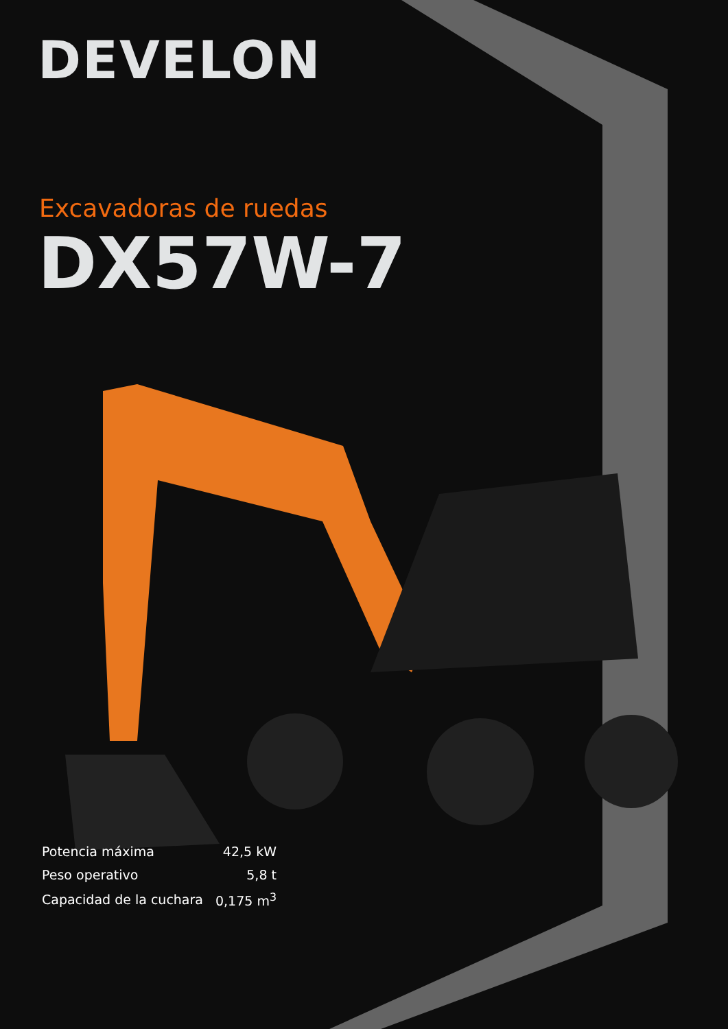DEVELON
Excavadoras de ruedas
DX57W-7
| Potencia máxima | 42,5 kW |
| Peso operativo | 5,8 t |
| Capacidad de la cuchara | 0,175 m<sup>3</sup> |